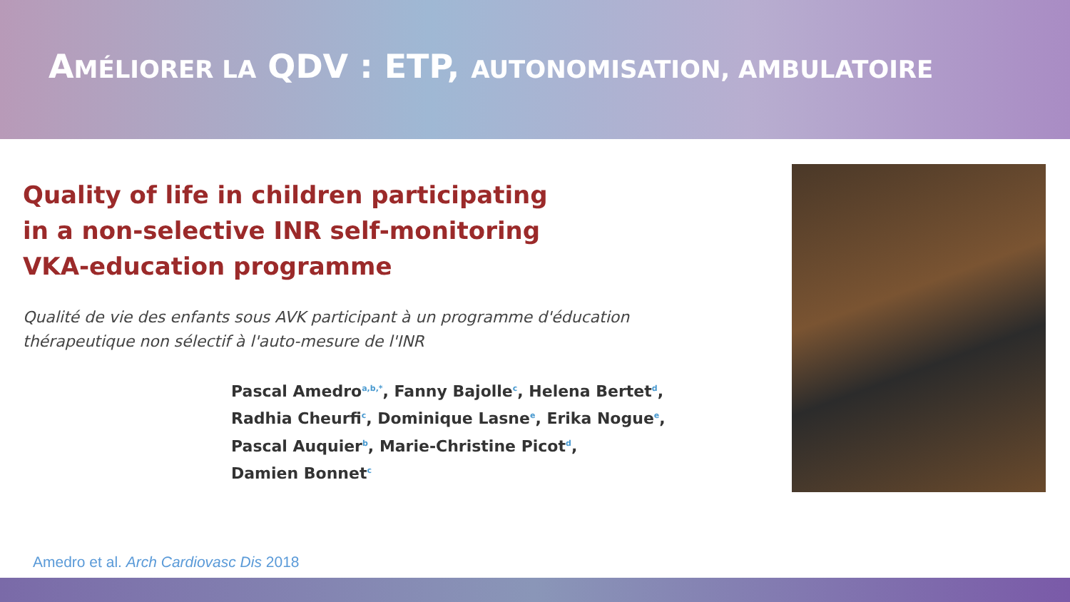AMÉLIORER LA QDV : ETP, AUTONOMISATION, AMBULATOIRE
Quality of life in children participating
in a non-selective INR self-monitoring
VKA-education programme
Qualité de vie des enfants sous AVK participant à un programme d'éducation
thérapeutique non sélectif à l'auto-mesure de l'INR
Pascal Amedro<sup>a,b,*</sup>, Fanny Bajolle<sup>c</sup>, Helena Bertet<sup>d</sup>,
Radhia Cheurfi<sup>c</sup>, Dominique Lasne<sup>e</sup>, Erika Nogue<sup>e</sup>,
Pascal Auquier<sup>b</sup>, Marie-Christine Picot<sup>d</sup>,
Damien Bonnet<sup>c</sup>
Amedro et al. Arch Cardiovasc Dis 2018